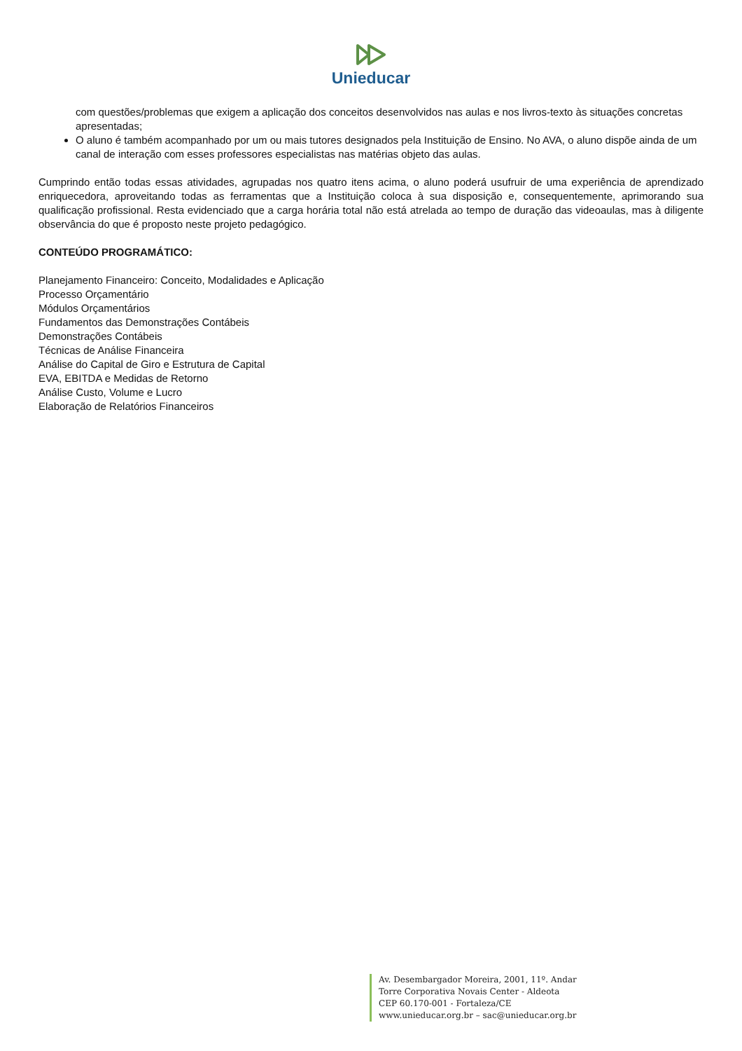Unieducar
com questões/problemas que exigem a aplicação dos conceitos desenvolvidos nas aulas e nos livros-texto às situações concretas apresentadas;
O aluno é também acompanhado por um ou mais tutores designados pela Instituição de Ensino. No AVA, o aluno dispõe ainda de um canal de interação com esses professores especialistas nas matérias objeto das aulas.
Cumprindo então todas essas atividades, agrupadas nos quatro itens acima, o aluno poderá usufruir de uma experiência de aprendizado enriquecedora, aproveitando todas as ferramentas que a Instituição coloca à sua disposição e, consequentemente, aprimorando sua qualificação profissional. Resta evidenciado que a carga horária total não está atrelada ao tempo de duração das videoaulas, mas à diligente observância do que é proposto neste projeto pedagógico.
CONTEÚDO PROGRAMÁTICO:
Planejamento Financeiro: Conceito, Modalidades e Aplicação
Processo Orçamentário
Módulos Orçamentários
Fundamentos das Demonstrações Contábeis
Demonstrações Contábeis
Técnicas de Análise Financeira
Análise do Capital de Giro e Estrutura de Capital
EVA, EBITDA e Medidas de Retorno
Análise Custo, Volume e Lucro
Elaboração de Relatórios Financeiros
Av. Desembargador Moreira, 2001, 11º. Andar
Torre Corporativa Novais Center - Aldeota
CEP 60.170-001 - Fortaleza/CE
www.unieducar.org.br – sac@unieducar.org.br